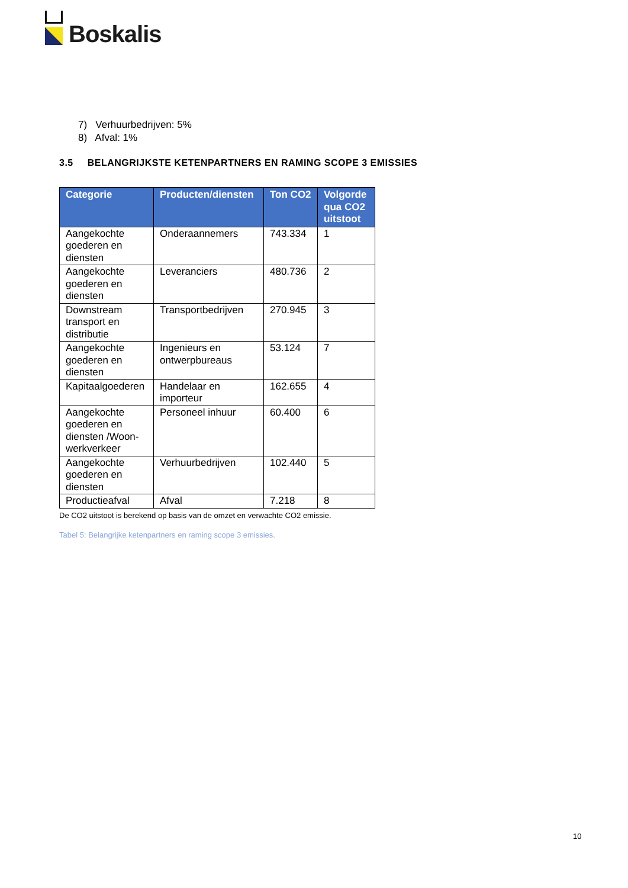Boskalis
7) Verhuurbedrijven: 5%
8) Afval: 1%
3.5 BELANGRIJKSTE KETENPARTNERS EN RAMING SCOPE 3 EMISSIES
| Categorie | Producten/diensten | Ton CO2 | Volgorde qua CO2 uitstoot |
| --- | --- | --- | --- |
| Aangekochte goederen en diensten | Onderaannemers | 743.334 | 1 |
| Aangekochte goederen en diensten | Leveranciers | 480.736 | 2 |
| Downstream transport en distributie | Transportbedrijven | 270.945 | 3 |
| Aangekochte goederen en diensten | Ingenieurs en ontwerpbureaus | 53.124 | 7 |
| Kapitaalgoederen | Handelaar en importeur | 162.655 | 4 |
| Aangekochte goederen en diensten /Woon-werkverkeer | Personeel inhuur | 60.400 | 6 |
| Aangekochte goederen en diensten | Verhuurbedrijven | 102.440 | 5 |
| Productieafval | Afval | 7.218 | 8 |
De CO2 uitstoot is berekend op basis van de omzet en verwachte CO2 emissie.
Tabel 5: Belangrijke ketenpartners en raming scope 3 emissies.
10